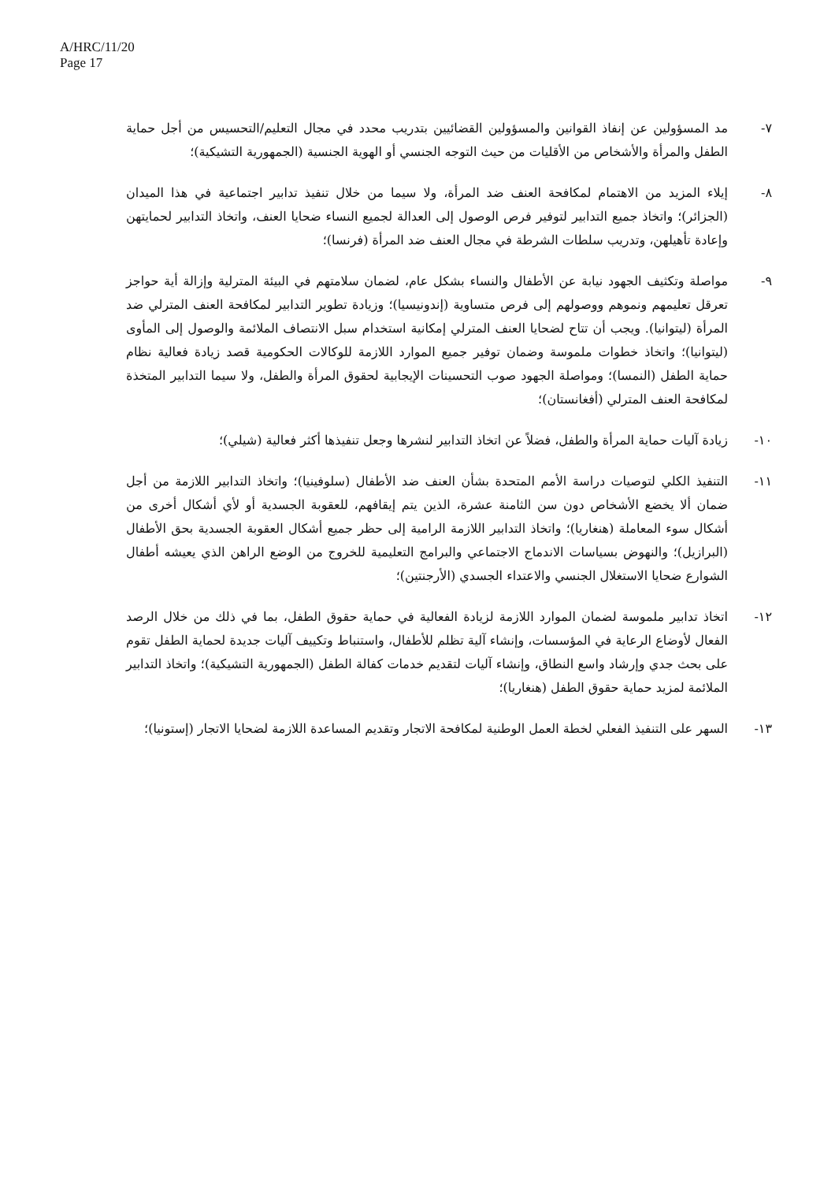A/HRC/11/20
Page 17
٧- مد المسؤولين عن إنفاذ القوانين والمسؤولين القضائيين بتدريب محدد في مجال التعليم/التحسيس من أجل حماية الطفل والمرأة والأشخاص من الأقليات من حيث التوجه الجنسي أو الهوية الجنسية (الجمهورية التشيكية)؛
٨- إيلاء المزيد من الاهتمام لمكافحة العنف ضد المرأة، ولا سيما من خلال تنفيذ تدابير اجتماعية في هذا الميدان (الجزائر)؛ واتخاذ جميع التدابير لتوفير فرص الوصول إلى العدالة لجميع النساء ضحايا العنف، واتخاذ التدابير لحمايتهن وإعادة تأهيلهن، وتدريب سلطات الشرطة في مجال العنف ضد المرأة (فرنسا)؛
٩- مواصلة وتكثيف الجهود نيابة عن الأطفال والنساء بشكل عام، لضمان سلامتهم في البيئة المترلية وإزالة أية حواجز تعرقل تعليمهم ونموهم ووصولهم إلى فرص متساوية (إندونيسيا)؛ وزيادة تطوير التدابير لمكافحة العنف المترلي ضد المرأة (ليتوانيا). ويجب أن تتاح لضحايا العنف المترلي إمكانية استخدام سبل الانتصاف الملائمة والوصول إلى المأوى (ليتوانيا)؛ واتخاذ خطوات ملموسة وضمان توفير جميع الموارد اللازمة للوكالات الحكومية قصد زيادة فعالية نظام حماية الطفل (النمسا)؛ ومواصلة الجهود صوب التحسينات الإيجابية لحقوق المرأة والطفل، ولا سيما التدابير المتخذة لمكافحة العنف المترلي (أفغانستان)؛
١٠- زيادة آليات حماية المرأة والطفل، فضلاً عن اتخاذ التدابير لنشرها وجعل تنفيذها أكثر فعالية (شيلي)؛
١١- التنفيذ الكلي لتوصيات دراسة الأمم المتحدة بشأن العنف ضد الأطفال (سلوفينيا)؛ واتخاذ التدابير اللازمة من أجل ضمان ألا يخضع الأشخاص دون سن الثامنة عشرة، الذين يتم إيقافهم، للعقوبة الجسدية أو لأي أشكال أخرى من أشكال سوء المعاملة (هنغاريا)؛ واتخاذ التدابير اللازمة الرامية إلى حظر جميع أشكال العقوبة الجسدية بحق الأطفال (البرازيل)؛ والنهوض بسياسات الاندماج الاجتماعي والبرامج التعليمية للخروج من الوضع الراهن الذي يعيشه أطفال الشوارع ضحايا الاستغلال الجنسي والاعتداء الجسدي (الأرجنتين)؛
١٢- اتخاذ تدابير ملموسة لضمان الموارد اللازمة لزيادة الفعالية في حماية حقوق الطفل، بما في ذلك من خلال الرصد الفعال لأوضاع الرعاية في المؤسسات، وإنشاء آلية تظلم للأطفال، واستنباط وتكييف آليات جديدة لحماية الطفل تقوم على بحث جدي وإرشاد واسع النطاق، وإنشاء آليات لتقديم خدمات كفالة الطفل (الجمهورية التشيكية)؛ واتخاذ التدابير الملائمة لمزيد حماية حقوق الطفل (هنغاريا)؛
١٣- السهر على التنفيذ الفعلي لخطة العمل الوطنية لمكافحة الاتجار وتقديم المساعدة اللازمة لضحايا الاتجار (إستونيا)؛